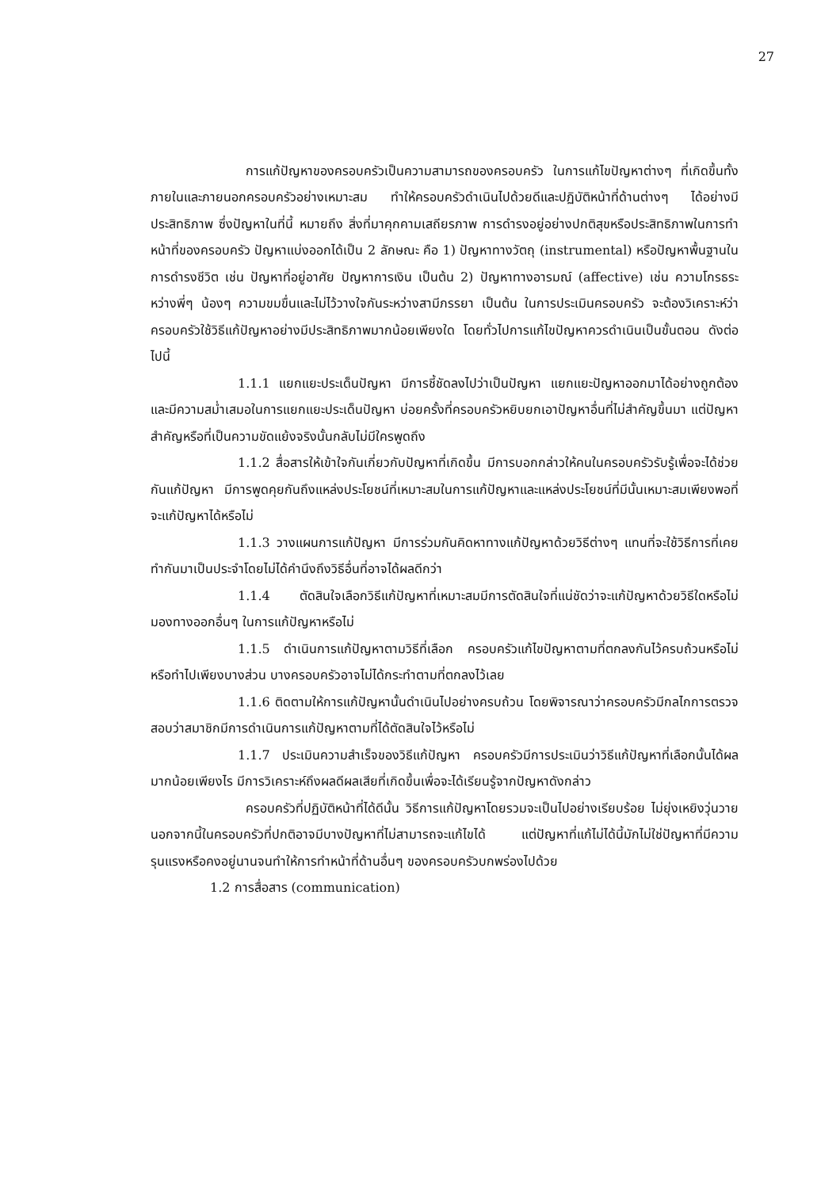27
การแก้ปัญหาของครอบครัวเป็นความสามารถของครอบครัว ในการแก้ไขปัญหาต่างๆ ที่เกิดขึ้นทั้งภายในและภายนอกครอบครัวอย่างเหมาะสม ทำให้ครอบครัวดำเนินไปด้วยดีและปฏิบัติหน้าที่ด้านต่างๆ ได้อย่างมีประสิทธิภาพ ซึ่งปัญหาในที่นี้ หมายถึง สิ่งที่มาคุกคามเสถียรภาพ การดำรงอยู่อย่างปกติสุขหรือประสิทธิภาพในการทำหน้าที่ของครอบครัว ปัญหาแบ่งออกได้เป็น 2 ลักษณะ คือ 1) ปัญหาทางวัตถุ (instrumental) หรือปัญหาพื้นฐานในการดำรงชีวิต เช่น ปัญหาที่อยู่อาศัย ปัญหาการเงิน เป็นต้น 2) ปัญหาทางอารมณ์ (affective) เช่น ความโกรธระหว่างพี่ๆ น้องๆ ความขมขื่นและไม่ไว้วางใจกันระหว่างสามีภรรยา เป็นต้น ในการประเมินครอบครัว จะต้องวิเคราะห์ว่า ครอบครัวใช้วิธีแก้ปัญหาอย่างมีประสิทธิภาพมากน้อยเพียงใด โดยทั่วไปการแก้ไขปัญหาควรดำเนินเป็นขั้นตอน ดังต่อไปนี้
1.1.1 แยกแยะประเด็นปัญหา มีการชี้ชัดลงไปว่าเป็นปัญหา แยกแยะปัญหาออกมาได้อย่างถูกต้อง และมีความสม่ำเสมอในการแยกแยะประเด็นปัญหา บ่อยครั้งที่ครอบครัวหยิบยกเอาปัญหาอื่นที่ไม่สำคัญขึ้นมา แต่ปัญหาสำคัญหรือที่เป็นความขัดแย้งจริงนั้นกลับไม่มีใครพูดถึง
1.1.2 สื่อสารให้เข้าใจกันเกี่ยวกับปัญหาที่เกิดขึ้น มีการบอกกล่าวให้คนในครอบครัวรับรู้เพื่อจะได้ช่วยกันแก้ปัญหา มีการพูดคุยกันถึงแหล่งประโยชน์ที่เหมาะสมในการแก้ปัญหาและแหล่งประโยชน์ที่มีนั้นเหมาะสมเพียงพอที่จะแก้ปัญหาได้หรือไม่
1.1.3 วางแผนการแก้ปัญหา มีการร่วมกันคิดหาทางแก้ปัญหาด้วยวิธีต่างๆ แทนที่จะใช้วิธีการที่เคยทำกันมาเป็นประจำโดยไม่ได้คำนึงถึงวิธีอื่นที่อาจได้ผลดีกว่า
1.1.4 ตัดสินใจเลือกวิธีแก้ปัญหาที่เหมาะสมมีการตัดสินใจที่แน่ชัดว่าจะแก้ปัญหาด้วยวิธีใดหรือไม่ มองทางออกอื่นๆ ในการแก้ปัญหาหรือไม่
1.1.5 ดำเนินการแก้ปัญหาตามวิธีที่เลือก ครอบครัวแก้ไขปัญหาตามที่ตกลงกันไว้ครบถ้วนหรือไม่ หรือทำไปเพียงบางส่วน บางครอบครัวอาจไม่ได้กระทำตามที่ตกลงไว้เลย
1.1.6 ติดตามให้การแก้ปัญหานั้นดำเนินไปอย่างครบถ้วน โดยพิจารณาว่าครอบครัวมีกลไกการตรวจสอบว่าสมาชิกมีการดำเนินการแก้ปัญหาตามที่ได้ตัดสินใจไว้หรือไม่
1.1.7 ประเมินความสำเร็จของวิธีแก้ปัญหา ครอบครัวมีการประเมินว่าวิธีแก้ปัญหาที่เลือกนั้นได้ผลมากน้อยเพียงไร มีการวิเคราะห์ถึงผลดีผลเสียที่เกิดขึ้นเพื่อจะได้เรียนรู้จากปัญหาดังกล่าว
ครอบครัวที่ปฏิบัติหน้าที่ได้ดีนั้น วิธีการแก้ปัญหาโดยรวมจะเป็นไปอย่างเรียบร้อย ไม่ยุ่งเหยิงวุ่นวาย นอกจากนี้ในครอบครัวที่ปกติอาจมีบางปัญหาที่ไม่สามารถจะแก้ไขได้ แต่ปัญหาที่แก้ไม่ได้นี้มักไม่ใช่ปัญหาที่มีความรุนแรงหรือคงอยู่นานจนทำให้การทำหน้าที่ด้านอื่นๆ ของครอบครัวบกพร่องไปด้วย
1.2 การสื่อสาร (communication)